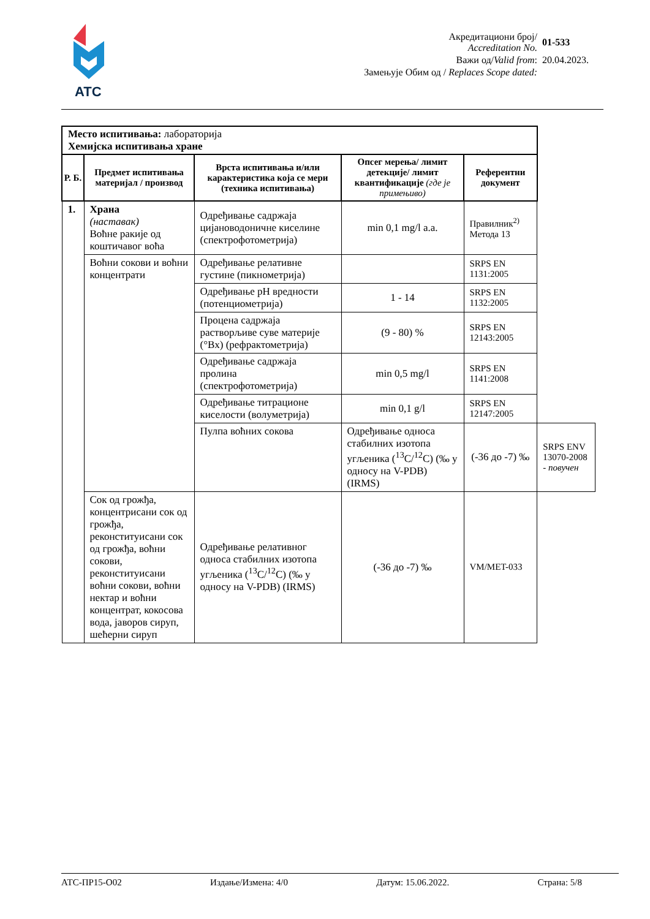ATC
| Акредитациони број/ Accreditation No. | 01-533 |
| Важи од/ Valid from : | 20.04.2023. |
| Замењује Обим од / Replaces Scope dated: | |
| Место испитивања: лабораторија Хемијска испитивања хране | | | | | |
| Р. Б. | Предмет испитивања материјал / производ | Врста испитивања и/или карактеристика која се мери (техника испитивања) | Опсег мерења/ лимит детекције/ лимит квантификације (где је примењиво) | Референтни документ | |
| 1. | Храна (наставак) Воћне ракије од коштичавог воћа | Одређивање садржаја цијановодоничне киселине (спектрофотометрија) | min 0,1 mg/l a.a. | Правилник<sup>2)</sup> Метода 13 | |
| | Воћни сокови и воћни концентрати | Одређивање релативне густине (пикнометрија) | | SRPS EN 1131:2005 | |
| | | Одређивање pH вредности (потенциометрија) | 1 - 14 | SRPS EN 1132:2005 | |
| | | Процена садржаја растворљиве суве материје (°Bx) (рефрактометрија) | (9 - 80) % | SRPS EN 12143:2005 | |
| | | Одређивање садржаја пролина (спектрофотометрија) | min 0,5 mg/l | SRPS EN 1141:2008 | |
| | | Одређивање титрационе киселости (волуметрија) | min 0,1 g/l | SRPS EN 12147:2005 | |
| | | Пулпа воћних сокова | Одређивање односа стабилних изотопа угљеника (<sup>13</sup>C/<sup>12</sup>C) (‰ у односу на V-PDB) (IRMS) | (-36 до -7) ‰ | SRPS ENV 13070-2008 - повучен |
| | Сок од грожђа, концентрисани сок од грожђа, реконституисани сок од грожђа, воћни сокови, реконституисани воћни сокови, воћни нектар и воћни концентрат, кокосова вода, јаворов сируп, шећерни сируп | Одређивање релативног односа стабилних изотопа угљеника (<sup>13</sup>C/<sup>12</sup>C) (‰ у односу на V-PDB) (IRMS) | (-36 до -7) ‰ | VM/MET-033 | |
АТС-ПР15-О02 Издање/Измена: 4/0 Датум: 15.06.2022. Страна: 5/8